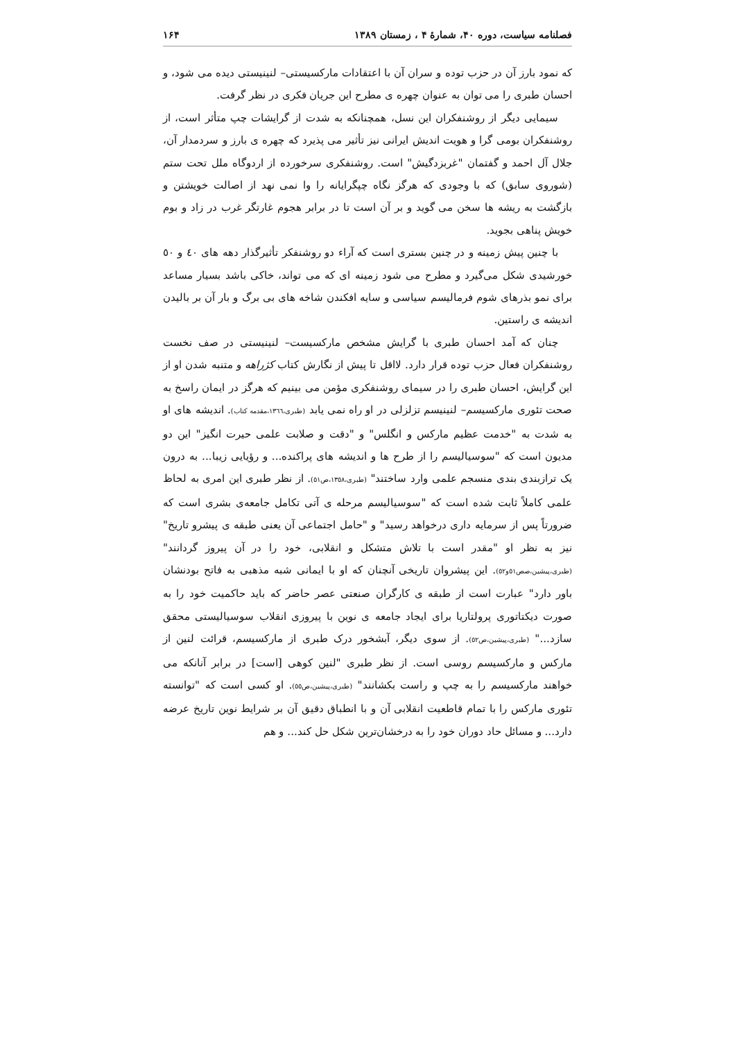فصلنامه سیاست، دوره ۴۰، شمارهٔ ۴ ، زمستان ۱۳۸۹ ۱۶۴
که نمود بارز آن در حزب توده و سران آن با اعتقادات مارکسیستی– لنینیستی دیده می شود، و احسان طبری را می توان به عنوان چهره ی مطرح این جریان فکری در نظر گرفت.
سیمایی دیگر از روشنفکران این نسل، همچنانکه به شدت از گرایشات چپ متأثر است، از روشنفکران بومی گرا و هویت اندیش ایرانی نیز تأثیر می پذیرد که چهره ی بارز و سردمدار آن، جلال آل احمد و گفتمان "غربزدگیش" است. روشنفکری سرخورده از اردوگاه ملل تحت ستم (شوروی سابق) که با وجودی که هرگز نگاه چپگرایانه را وا نمی نهد از اصالت خویشتن و بازگشت به ریشه ها سخن می گوید و بر آن است تا در برابر هجوم غارتگر غرب در زاد و بوم خویش پناهی بجوید.
با چنین پیش زمینه و در چنین بستری است که آراء دو روشنفکر تأثیرگذار دهه های ٤٠ و ٥٠ خورشیدی شکل می‌گیرد و مطرح می شود زمینه ای که می تواند، خاکی باشد بسیار مساعد برای نمو بذرهای شوم فرمالیسم سیاسی و سایه افکندن شاخه های بی برگ و بار آن بر بالیدن اندیشه ی راستین.
چنان که آمد احسان طبری با گرایش مشخص مارکسیست– لنینیستی در صف نخست روشنفکران فعال حزب توده قرار دارد. لااقل تا پیش از نگارش کتاب کژراهه و متنبه شدن او از این گرایش، احسان طبری را در سیمای روشنفکری مؤمن می بینیم که هرگز در ایمان راسخ به صحت تئوری مارکسیسم– لنینیسم تزلزلی در او راه نمی یابد (طبری،١٣٦٦،مقدمه کتاب). اندیشه های او به شدت به "خدمت عظیم مارکس و انگلس" و "دقت و صلابت علمی حیرت انگیز" این دو مدیون است که "سوسیالیسم را از طرح ها و اندیشه های پراکنده... و رؤیایی زیبا... به درون یک ترازبندی بندی منسجم علمی وارد ساختند" (طبری،١٣٥٨،ص٥١). از نظر طبری این امری به لحاظ علمی کاملاً ثابت شده است که "سوسیالیسم مرحله ی آتی تکامل جامعه‌ی بشری است که ضرورتاً پس از سرمایه داری درخواهد رسید" و "حامل اجتماعی آن یعنی طبقه ی پیشرو تاریخ" نیز به نظر او "مقدر است با تلاش متشکل و انقلابی، خود را در آن پیروز گردانند" (طبری،پیشین،صص٥١و٥٢). این پیشروان تاریخی آنچنان که او با ایمانی شبه مذهبی به فاتح بودنشان باور دارد" عبارت است از طبقه ی کارگران صنعتی عصر حاضر که باید حاکمیت خود را به صورت دیکتاتوری پرولتاریا برای ایجاد جامعه ی نوین با پیروزی انقلاب سوسیالیستی محقق سازد..." (طبری،پیشین،ص٥٢). از سوی دیگر، آبشخور درک طبری از مارکسیسم، قرائت لنین از مارکس و مارکسیسم روسی است. از نظر طبری "لنین کوهی [است] در برابر آنانکه می خواهند مارکسیسم را به چپ و راست بکشانند" (طبری،پیشین،ص٥٥). او کسی است که "توانسته تئوری مارکس را با تمام قاطعیت انقلابی آن و با انطباق دقیق آن بر شرایط نوین تاریخ عرضه دارد... و مسائل حاد دوران خود را به درخشان‌ترین شکل حل کند... و هم